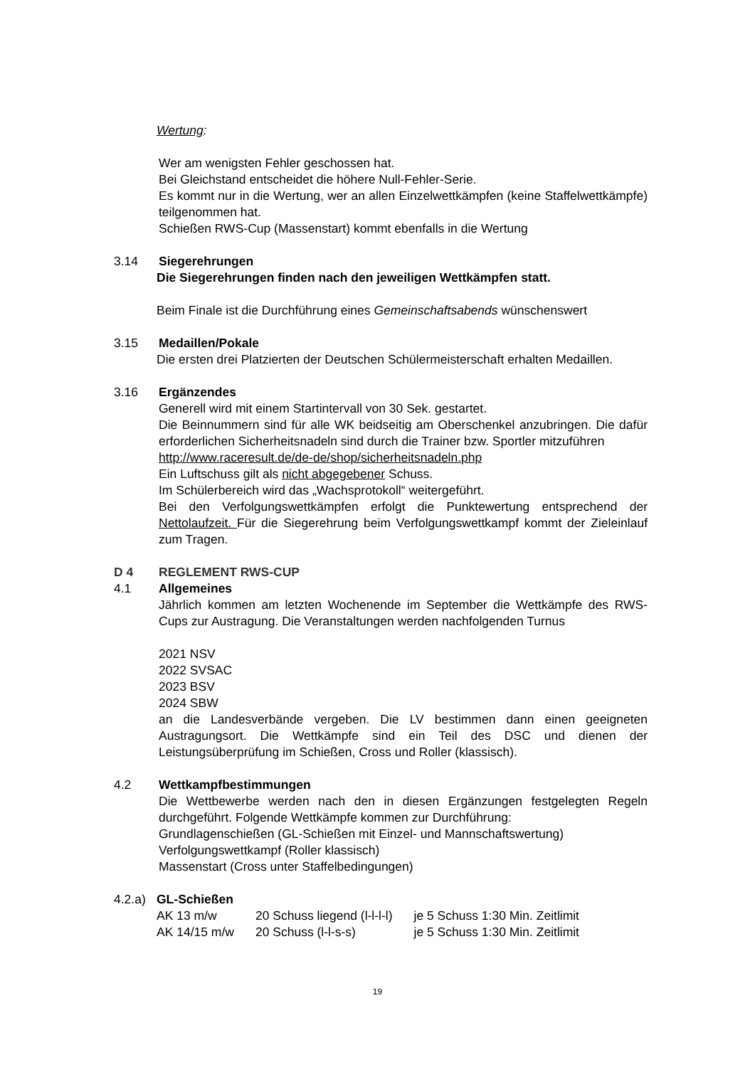Wertung:
Wer am wenigsten Fehler geschossen hat.
Bei Gleichstand entscheidet die höhere Null-Fehler-Serie.
Es kommt nur in die Wertung, wer an allen Einzelwettkämpfen (keine Staffelwettkämpfe) teilgenommen hat.
Schießen RWS-Cup (Massenstart) kommt ebenfalls in die Wertung
3.14 Siegerehrungen
Die Siegerehrungen finden nach den jeweiligen Wettkämpfen statt.
Beim Finale ist die Durchführung eines Gemeinschaftsabends wünschenswert
3.15 Medaillen/Pokale
Die ersten drei Platzierten der Deutschen Schülermeisterschaft erhalten Medaillen.
3.16 Ergänzendes
Generell wird mit einem Startintervall von 30 Sek. gestartet.
Die Beinnummern sind für alle WK beidseitig am Oberschenkel anzubringen. Die dafür erforderlichen Sicherheitsnadeln sind durch die Trainer bzw. Sportler mitzuführen
http://www.raceresult.de/de-de/shop/sicherheitsnadeln.php
Ein Luftschuss gilt als nicht abgegebener Schuss.
Im Schülerbereich wird das „Wachsprotokoll“ weitergeführt.
Bei den Verfolgungswettkämpfen erfolgt die Punktewertung entsprechend der Nettolaufzeit. Für die Siegerehrung beim Verfolgungswettkampf kommt der Zieleinlauf zum Tragen.
D 4 REGLEMENT RWS-CUP
4.1 Allgemeines
Jährlich kommen am letzten Wochenende im September die Wettkämpfe des RWS-Cups zur Austragung. Die Veranstaltungen werden nachfolgenden Turnus
2021 NSV
2022 SVSAC
2023 BSV
2024 SBW
an die Landesverbände vergeben. Die LV bestimmen dann einen geeigneten Austragungsort. Die Wettkämpfe sind ein Teil des DSC und dienen der Leistungsüberprüfung im Schießen, Cross und Roller (klassisch).
4.2 Wettkampfbestimmungen
Die Wettbewerbe werden nach den in diesen Ergänzungen festgelegten Regeln durchgeführt. Folgende Wettkämpfe kommen zur Durchführung:
Grundlagenschießen (GL-Schießen mit Einzel- und Mannschaftswertung)
Verfolgungswettkampf (Roller klassisch)
Massenstart (Cross unter Staffelbedingungen)
4.2.a) GL-Schießen
| AK 13 m/w | 20 Schuss liegend (l-l-l-l) | je 5 Schuss 1:30 Min. Zeitlimit |
| AK 14/15 m/w | 20 Schuss (l-l-s-s) | je 5 Schuss 1:30 Min. Zeitlimit |
19